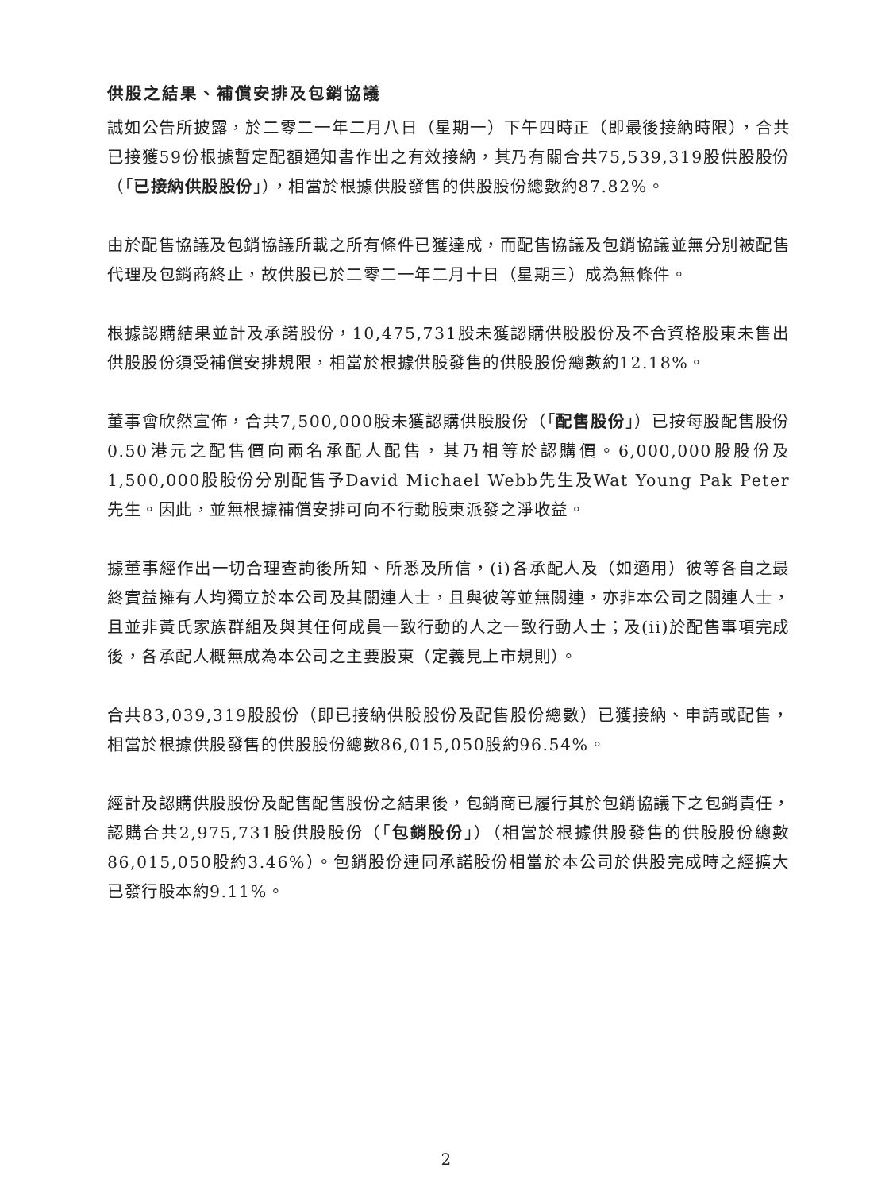供股之結果、補償安排及包銷協議
誠如公告所披露，於二零二一年二月八日（星期一）下午四時正（即最後接納時限），合共已接獲59份根據暫定配額通知書作出之有效接納，其乃有關合共75,539,319股供股股份（「已接納供股股份」），相當於根據供股發售的供股股份總數約87.82%。
由於配售協議及包銷協議所載之所有條件已獲達成，而配售協議及包銷協議並無分別被配售代理及包銷商終止，故供股已於二零二一年二月十日（星期三）成為無條件。
根據認購結果並計及承諾股份，10,475,731股未獲認購供股股份及不合資格股東未售出供股股份須受補償安排規限，相當於根據供股發售的供股股份總數約12.18%。
董事會欣然宣佈，合共7,500,000股未獲認購供股股份（「配售股份」）已按每股配售股份0.50港元之配售價向兩名承配人配售，其乃相等於認購價。6,000,000股股份及1,500,000股股份分別配售予David Michael Webb先生及Wat Young Pak Peter先生。因此，並無根據補償安排可向不行動股東派發之淨收益。
據董事經作出一切合理查詢後所知、所悉及所信，(i)各承配人及（如適用）彼等各自之最終實益擁有人均獨立於本公司及其關連人士，且與彼等並無關連，亦非本公司之關連人士，且並非黃氏家族群組及與其任何成員一致行動的人之一致行動人士；及(ii)於配售事項完成後，各承配人概無成為本公司之主要股東（定義見上市規則）。
合共83,039,319股股份（即已接納供股股份及配售股份總數）已獲接納、申請或配售，相當於根據供股發售的供股股份總數86,015,050股約96.54%。
經計及認購供股股份及配售配售股份之結果後，包銷商已履行其於包銷協議下之包銷責任，認購合共2,975,731股供股股份（「包銷股份」）（相當於根據供股發售的供股股份總數86,015,050股約3.46%）。包銷股份連同承諾股份相當於本公司於供股完成時之經擴大已發行股本約9.11%。
2